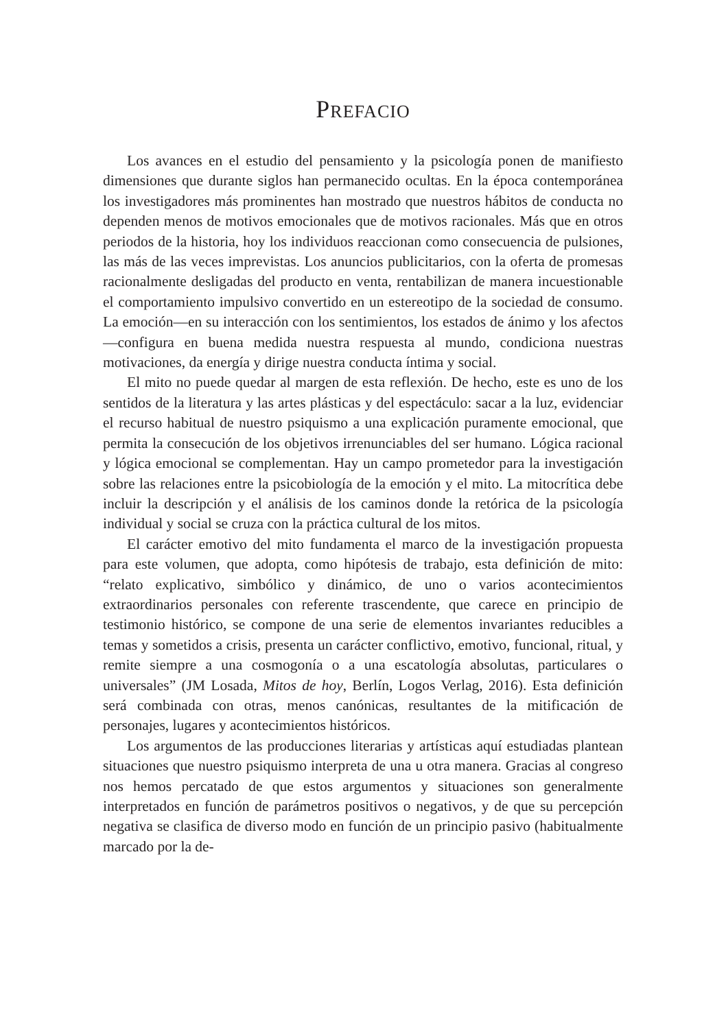PREFACIO
Los avances en el estudio del pensamiento y la psicología ponen de manifiesto dimensiones que durante siglos han permanecido ocultas. En la época contemporánea los investigadores más prominentes han mostrado que nuestros hábitos de conducta no dependen menos de motivos emocionales que de motivos racionales. Más que en otros periodos de la historia, hoy los individuos reaccionan como consecuencia de pulsiones, las más de las veces imprevistas. Los anuncios publicitarios, con la oferta de promesas racionalmente desligadas del producto en venta, rentabilizan de manera incuestionable el comportamiento impulsivo convertido en un estereotipo de la sociedad de consumo. La emoción—en su interacción con los sentimientos, los estados de ánimo y los afectos—configura en buena medida nuestra respuesta al mundo, condiciona nuestras motivaciones, da energía y dirige nuestra conducta íntima y social.
El mito no puede quedar al margen de esta reflexión. De hecho, este es uno de los sentidos de la literatura y las artes plásticas y del espectáculo: sacar a la luz, evidenciar el recurso habitual de nuestro psiquismo a una explicación puramente emocional, que permita la consecución de los objetivos irrenunciables del ser humano. Lógica racional y lógica emocional se complementan. Hay un campo prometedor para la investigación sobre las relaciones entre la psicobiología de la emoción y el mito. La mitocrítica debe incluir la descripción y el análisis de los caminos donde la retórica de la psicología individual y social se cruza con la práctica cultural de los mitos.
El carácter emotivo del mito fundamenta el marco de la investigación propuesta para este volumen, que adopta, como hipótesis de trabajo, esta definición de mito: “relato explicativo, simbólico y dinámico, de uno o varios acontecimientos extraordinarios personales con referente trascendente, que carece en principio de testimonio histórico, se compone de una serie de elementos invariantes reducibles a temas y sometidos a crisis, presenta un carácter conflictivo, emotivo, funcional, ritual, y remite siempre a una cosmogonía o a una escatología absolutas, particulares o universales” (JM Losada, Mitos de hoy, Berlín, Logos Verlag, 2016). Esta definición será combinada con otras, menos canónicas, resultantes de la mitificación de personajes, lugares y acontecimientos históricos.
Los argumentos de las producciones literarias y artísticas aquí estudiadas plantean situaciones que nuestro psiquismo interpreta de una u otra manera. Gracias al congreso nos hemos percatado de que estos argumentos y situaciones son generalmente interpretados en función de parámetros positivos o negativos, y de que su percepción negativa se clasifica de diverso modo en función de un principio pasivo (habitualmente marcado por la de-